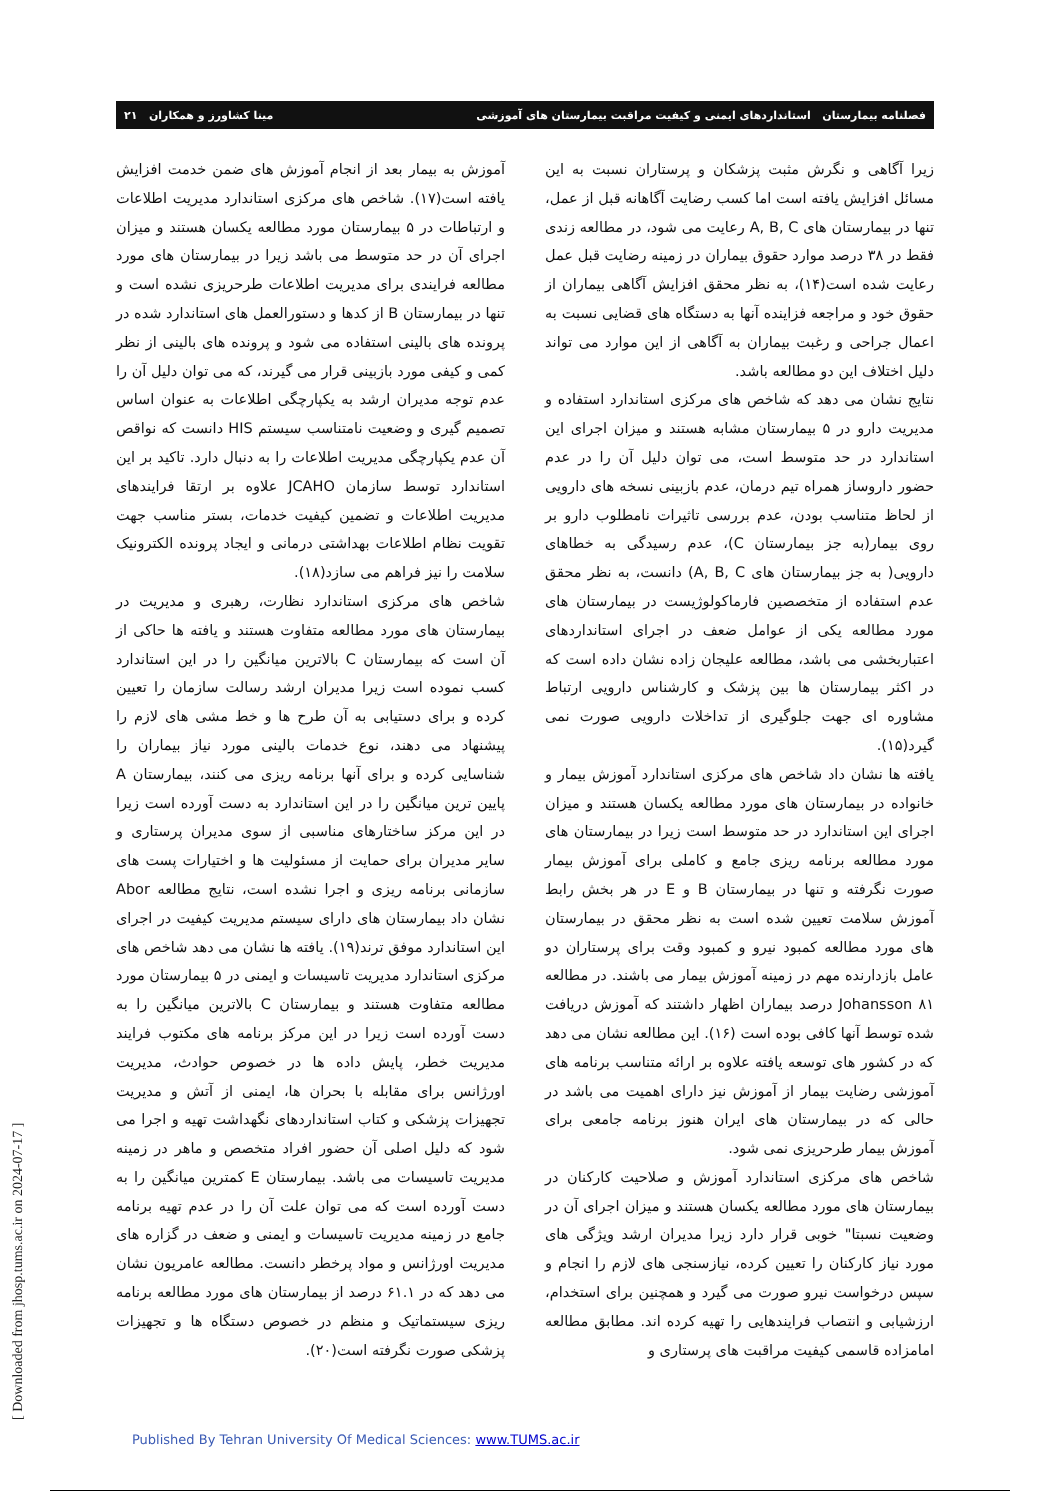فصلنامه بیمارستان استانداردهای ایمنی و کیفیت مراقبت بیمارستان های آموزشی مینا کشاورز و همکاران ۲۱
زیرا آگاهی و نگرش مثبت پزشکان و پرستاران نسبت به این مسائل افزایش یافته است اما کسب رضایت آگاهانه قبل از عمل، تنها در بیمارستان های A, B, C رعایت می شود، در مطالعه زندی فقط در ۳۸ درصد موارد حقوق بیماران در زمینه رضایت قبل عمل رعایت شده است(۱۴)، به نظر محقق افزایش آگاهی بیماران از حقوق خود و مراجعه فزاینده آنها به دستگاه های قضایی نسبت به اعمال جراحی و رغبت بیماران به آگاهی از این موارد می تواند دلیل اختلاف این دو مطالعه باشد.
نتایج نشان می دهد که شاخص های مرکزی استاندارد استفاده و مدیریت دارو در ۵ بیمارستان مشابه هستند و میزان اجرای این استاندارد در حد متوسط است، می توان دلیل آن را در عدم حضور داروساز همراه تیم درمان، عدم بازبینی نسخه های دارویی از لحاظ متناسب بودن، عدم بررسی تاثیرات نامطلوب دارو بر روی بیمار(به جز بیمارستان C)، عدم رسیدگی به خطاهای دارویی( به جز بیمارستان های A, B, C) دانست، به نظر محقق عدم استفاده از متخصصین فارماکولوژیست در بیمارستان های مورد مطالعه یکی از عوامل ضعف در اجرای استانداردهای اعتباربخشی می باشد، مطالعه علیجان زاده نشان داده است که در اکثر بیمارستان ها بین پزشک و کارشناس دارویی ارتباط مشاوره ای جهت جلوگیری از تداخلات دارویی صورت نمی گیرد(۱۵).
یافته ها نشان داد شاخص های مرکزی استاندارد آموزش بیمار و خانواده در بیمارستان های مورد مطالعه یکسان هستند و میزان اجرای این استاندارد در حد متوسط است زیرا در بیمارستان های مورد مطالعه برنامه ریزی جامع و کاملی برای آموزش بیمار صورت نگرفته و تنها در بیمارستان B و E در هر بخش رابط آموزش سلامت تعیین شده است به نظر محقق در بیمارستان های مورد مطالعه کمبود نیرو و کمبود وقت برای پرستاران دو عامل بازدارنده مهم در زمینه آموزش بیمار می باشند. در مطالعه Johansson ۸۱ درصد بیماران اظهار داشتند که آموزش دریافت شده توسط آنها کافی بوده است (۱۶). این مطالعه نشان می دهد که در کشور های توسعه یافته علاوه بر ارائه متناسب برنامه های آموزشی رضایت بیمار از آموزش نیز دارای اهمیت می باشد در حالی که در بیمارستان های ایران هنوز برنامه جامعی برای آموزش بیمار طرحریزی نمی شود.
شاخص های مرکزی استاندارد آموزش و صلاحیت کارکنان در بیمارستان های مورد مطالعه یکسان هستند و میزان اجرای آن در وضعیت نسبتا" خوبی قرار دارد زیرا مدیران ارشد ویژگی های مورد نیاز کارکنان را تعیین کرده، نیازسنجی های لازم را انجام و سپس درخواست نیرو صورت می گیرد و همچنین برای استخدام، ارزشیابی و انتصاب فرایندهایی را تهیه کرده اند. مطابق مطالعه امامزاده قاسمی کیفیت مراقبت های پرستاری و
آموزش به بیمار بعد از انجام آموزش های ضمن خدمت افزایش یافته است(۱۷). شاخص های مرکزی استاندارد مدیریت اطلاعات و ارتباطات در ۵ بیمارستان مورد مطالعه یکسان هستند و میزان اجرای آن در حد متوسط می باشد زیرا در بیمارستان های مورد مطالعه فرایندی برای مدیریت اطلاعات طرحریزی نشده است و تنها در بیمارستان B از کدها و دستورالعمل های استاندارد شده در پرونده های بالینی استفاده می شود و پرونده های بالینی از نظر کمی و کیفی مورد بازبینی قرار می گیرند، که می توان دلیل آن را عدم توجه مدیران ارشد به یکپارچگی اطلاعات به عنوان اساس تصمیم گیری و وضعیت نامتناسب سیستم HIS دانست که نواقص آن عدم یکپارچگی مدیریت اطلاعات را به دنبال دارد. تاکید بر این استاندارد توسط سازمان JCAHO علاوه بر ارتقا فرایندهای مدیریت اطلاعات و تضمین کیفیت خدمات، بستر مناسب جهت تقویت نظام اطلاعات بهداشتی درمانی و ایجاد پرونده الکترونیک سلامت را نیز فراهم می سازد(۱۸).
شاخص های مرکزی استاندارد نظارت، رهبری و مدیریت در بیمارستان های مورد مطالعه متفاوت هستند و یافته ها حاکی از آن است که بیمارستان C بالاترین میانگین را در این استاندارد کسب نموده است زیرا مدیران ارشد رسالت سازمان را تعیین کرده و برای دستیابی به آن طرح ها و خط مشی های لازم را پیشنهاد می دهند، نوع خدمات بالینی مورد نیاز بیماران را شناسایی کرده و برای آنها برنامه ریزی می کنند، بیمارستان A پایین ترین میانگین را در این استاندارد به دست آورده است زیرا در این مرکز ساختارهای مناسبی از سوی مدیران پرستاری و سایر مدیران برای حمایت از مسئولیت ها و اختیارات پست های سازمانی برنامه ریزی و اجرا نشده است، نتایج مطالعه Abor نشان داد بیمارستان های دارای سیستم مدیریت کیفیت در اجرای این استاندارد موفق ترند(۱۹). یافته ها نشان می دهد شاخص های مرکزی استاندارد مدیریت تاسیسات و ایمنی در ۵ بیمارستان مورد مطالعه متفاوت هستند و بیمارستان C بالاترین میانگین را به دست آورده است زیرا در این مرکز برنامه های مکتوب فرایند مدیریت خطر، پایش داده ها در خصوص حوادث، مدیریت اورژانس برای مقابله با بحران ها، ایمنی از آتش و مدیریت تجهیزات پزشکی و کتاب استانداردهای نگهداشت تهیه و اجرا می شود که دلیل اصلی آن حضور افراد متخصص و ماهر در زمینه مدیریت تاسیسات می باشد. بیمارستان E کمترین میانگین را به دست آورده است که می توان علت آن را در عدم تهیه برنامه جامع در زمینه مدیریت تاسیسات و ایمنی و ضعف در گزاره های مدیریت اورژانس و مواد پرخطر دانست. مطالعه عامریون نشان می دهد که در ۶۱.۱ درصد از بیمارستان های مورد مطالعه برنامه ریزی سیستماتیک و منظم در خصوص دستگاه ها و تجهیزات پزشکی صورت نگرفته است(۲۰).
[ Downloaded from jhosp.tums.ac.ir on 2024-07-17 ]
Published By Tehran University Of Medical Sciences: www.TUMS.ac.ir